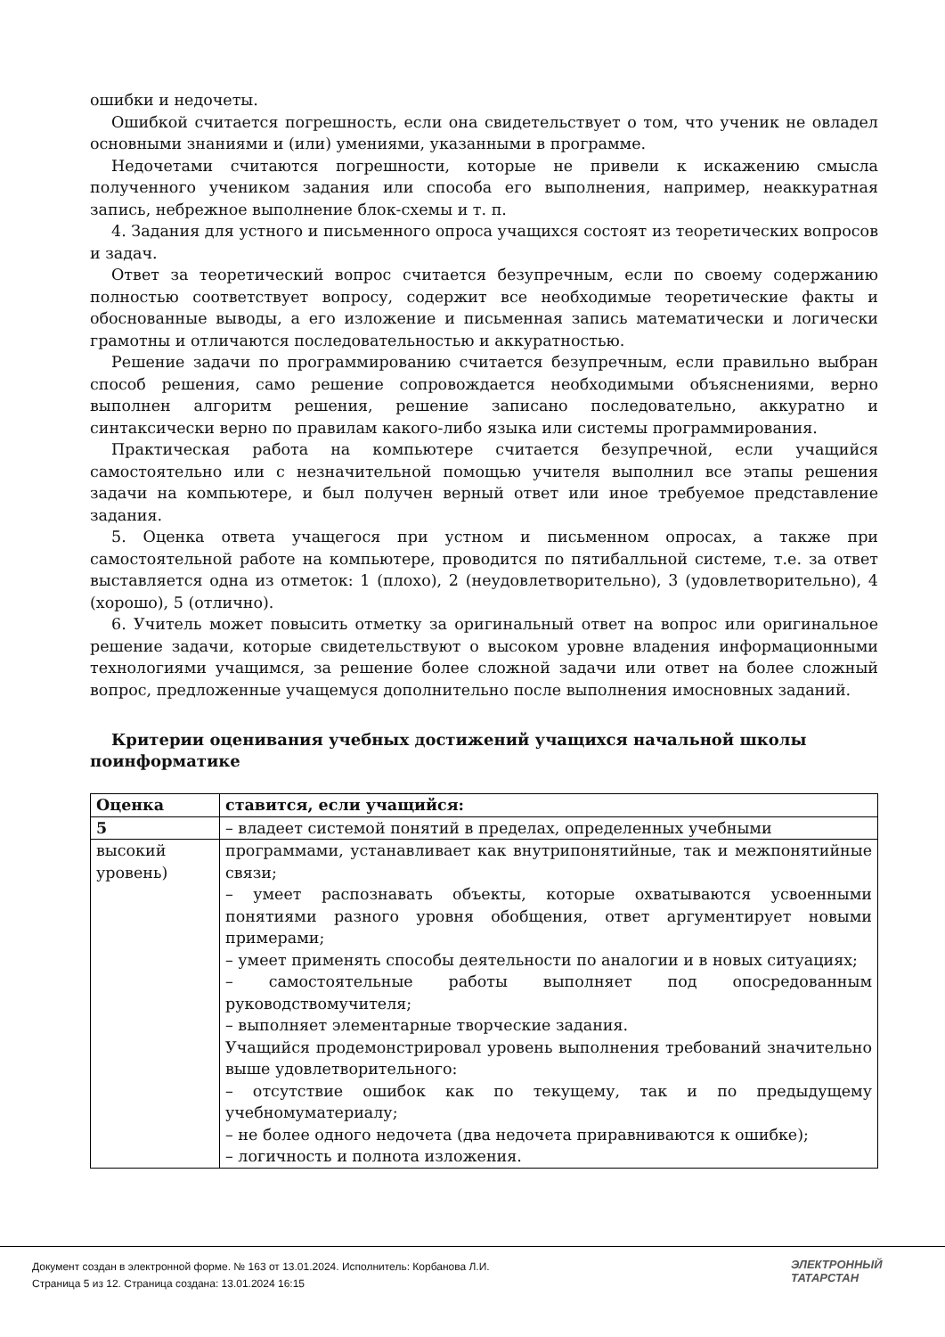ошибки и недочеты.
Ошибкой считается погрешность, если она свидетельствует о том, что ученик не овладел основными знаниями и (или) умениями, указанными в программе.
Недочетами считаются погрешности, которые не привели к искажению смысла полученного учеником задания или способа его выполнения, например, неаккуратная запись, небрежное выполнение блок-схемы и т. п.
4. Задания для устного и письменного опроса учащихся состоят из теоретических вопросов и задач.
Ответ за теоретический вопрос считается безупречным, если по своему содержанию полностью соответствует вопросу, содержит все необходимые теоретические факты и обоснованные выводы, а его изложение и письменная запись математически и логически грамотны и отличаются последовательностью и аккуратностью.
Решение задачи по программированию считается безупречным, если правильно выбран способ решения, само решение сопровождается необходимыми объяснениями, верно выполнен алгоритм решения, решение записано последовательно, аккуратно и синтаксически верно по правилам какого-либо языка или системы программирования.
Практическая работа на компьютере считается безупречной, если учащийся самостоятельно или с незначительной помощью учителя выполнил все этапы решения задачи на компьютере, и был получен верный ответ или иное требуемое представление задания.
5. Оценка ответа учащегося при устном и письменном опросах, а также при самостоятельной работе на компьютере, проводится по пятибалльной системе, т.е. за ответ выставляется одна из отметок: 1 (плохо), 2 (неудовлетворительно), 3 (удовлетворительно), 4 (хорошо), 5 (отлично).
6. Учитель может повысить отметку за оригинальный ответ на вопрос или оригинальное решение задачи, которые свидетельствуют о высоком уровне владения информационными технологиями учащимся, за решение более сложной задачи или ответ на более сложный вопрос, предложенные учащемуся дополнительно после выполнения имосновных заданий.
Критерии оценивания учебных достижений учащихся начальной школы поинформатике
| Оценка | ставится, если учащийся: |
| 5 | – владеет системой понятий в пределах, определенных учебными |
| высокий уровень) | программами, устанавливает как внутрипонятийные, так и межпонятийные связи; – умеет распознавать объекты, которые охватываются усвоенными понятиями разного уровня обобщения, ответ аргументирует новыми примерами; – умеет применять способы деятельности по аналогии и в новых ситуациях; – самостоятельные работы выполняет под опосредованным руководствомучителя; – выполняет элементарные творческие задания. Учащийся продемонстрировал уровень выполнения требований значительно выше удовлетворительного: – отсутствие ошибок как по текущему, так и по предыдущему учебномуматериалу; – не более одного недочета (два недочета приравниваются к ошибке); – логичность и полнота изложения. |
Документ создан в электронной форме. № 163 от 13.01.2024. Исполнитель: Корбанова Л.И.
Страница 5 из 12. Страница создана: 13.01.2024 16:15
ЭЛЕКТРОННЫЙ
ТАТАРСТАН